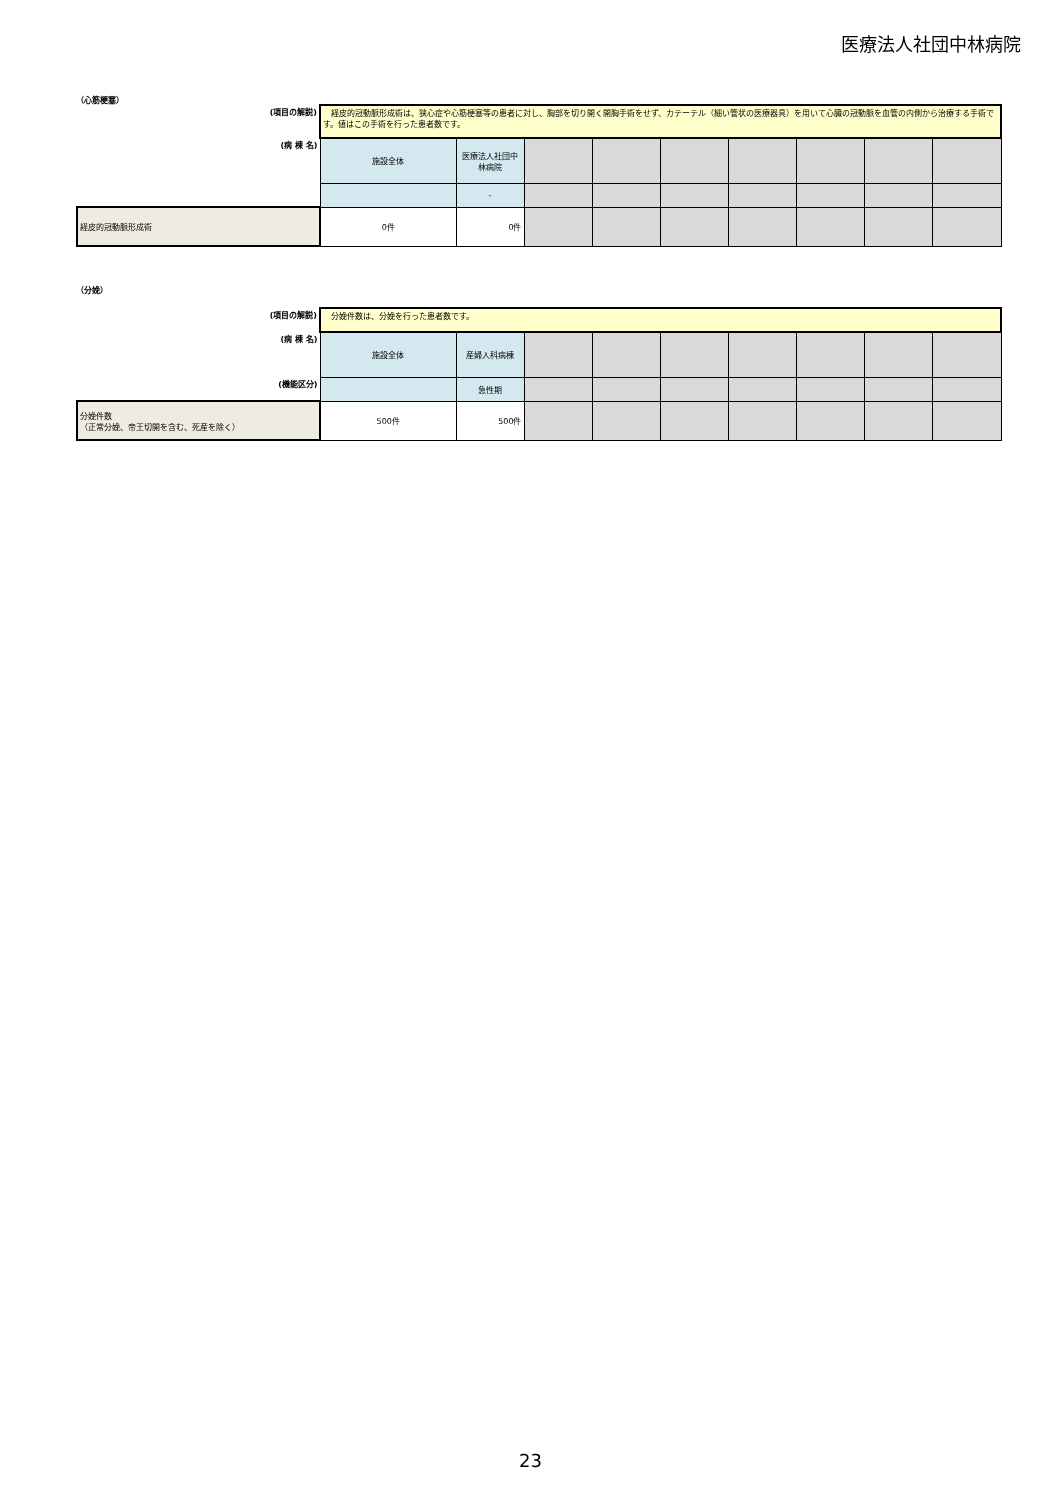医療法人社団中林病院
（心筋梗塞）
| (項目の解説) | 経皮的冠動脈形成術は、狭心症や心筋梗塞等の患者に対し、胸部を切り開く開胸手術をせず、カテーテル（細い管状の医療器具）を用いて心臓の冠動脈を血管の内側から治療する手術です。値はこの手術を行った患者数です。 | | | | | | | | |
| (病 棟 名) | 施設全体 | 医療法人社団中林病院 | | | | | | | |
| | | - | | | | | | | |
| 経皮的冠動脈形成術 | 0件 | 0件 | | | | | | | |
（分娩）
| (項目の解説) | 分娩件数は、分娩を行った患者数です。 | | | | | | | | |
| (病 棟 名) | 施設全体 | 産婦人科病棟 | | | | | | | |
| (機能区分) | | 急性期 | | | | | | | |
| 分娩件数 （正常分娩、帝王切開を含む、死産を除く） | 500件 | 500件 | | | | | | | |
23